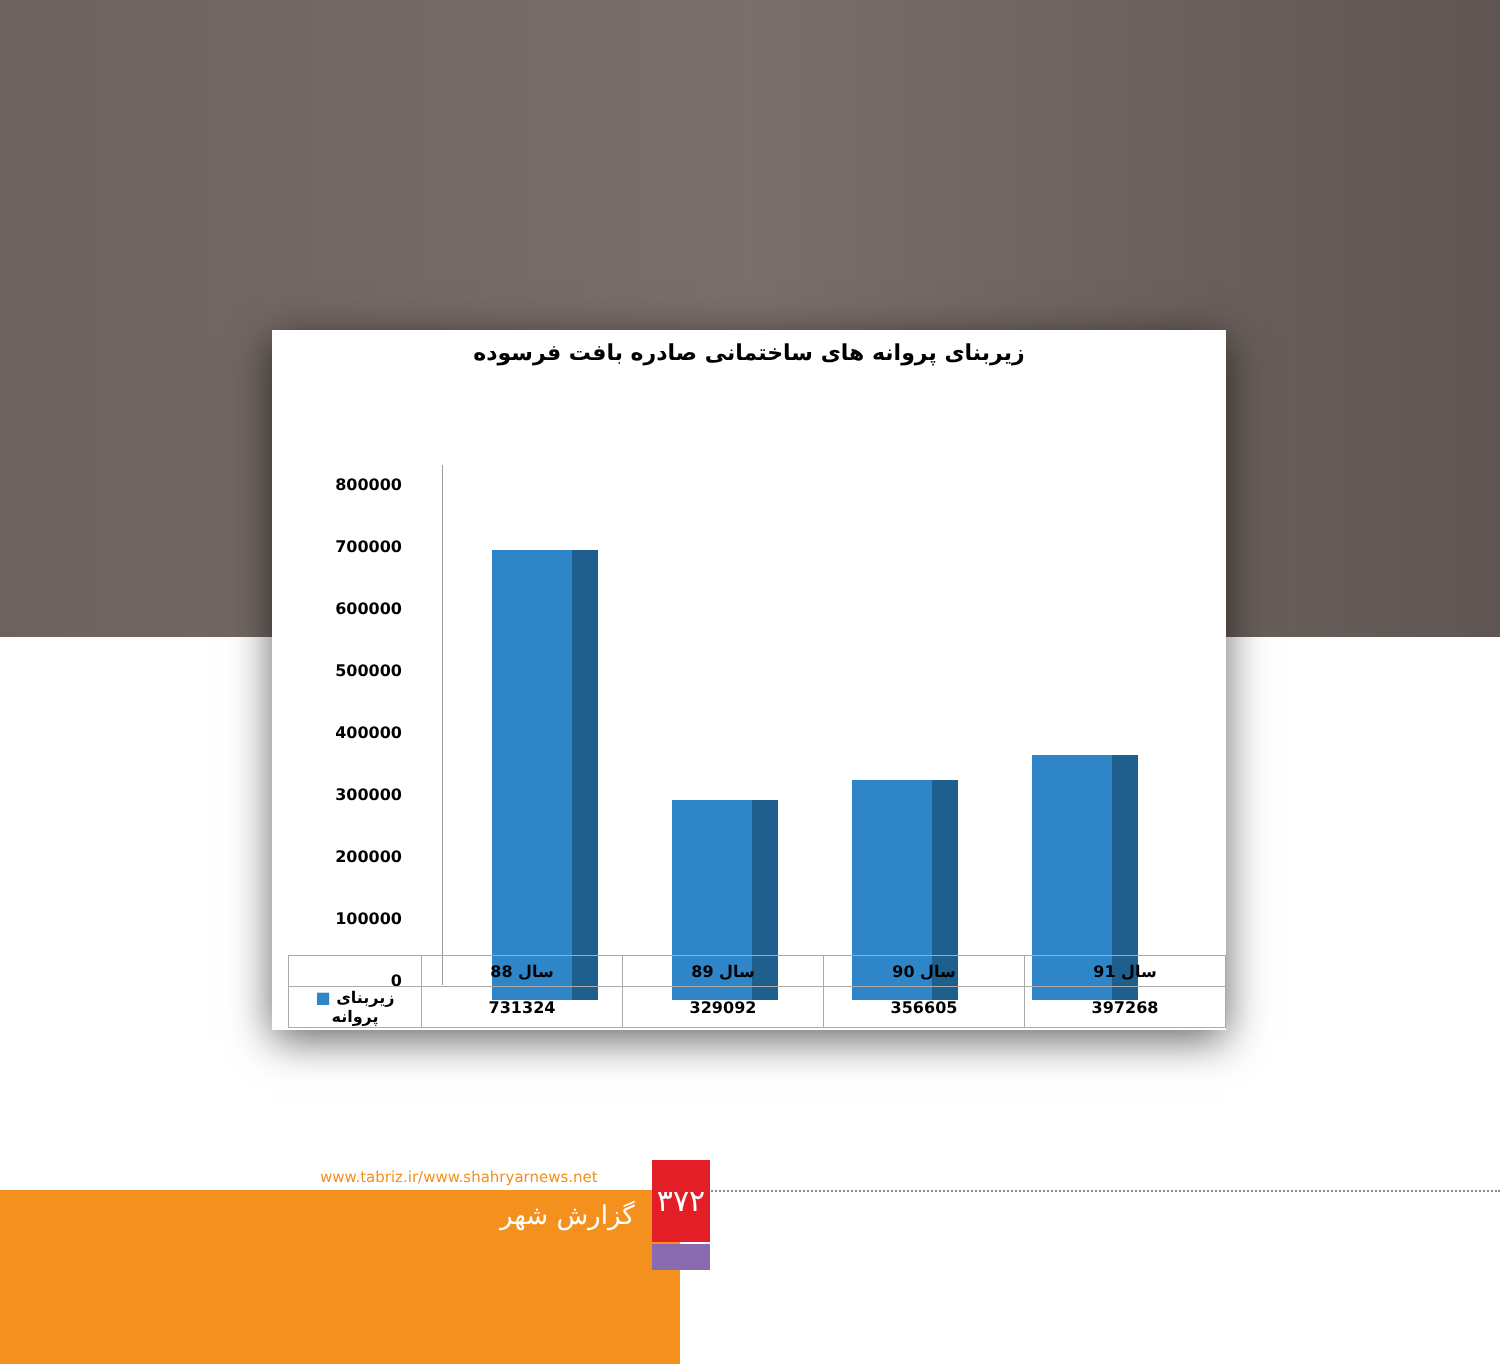زیربنای پروانه های ساختمانی صادره بافت فرسوده
800000
700000
600000
500000
400000
300000
200000
100000
0
| | سال 88 | سال 89 | سال 90 | سال 91 |
| ■ زیربنای پروانه | 731324 | 329092 | 356605 | 397268 |
www.tabriz.ir/www.shahryarnews.net
گزارش شهر
۳۷۲